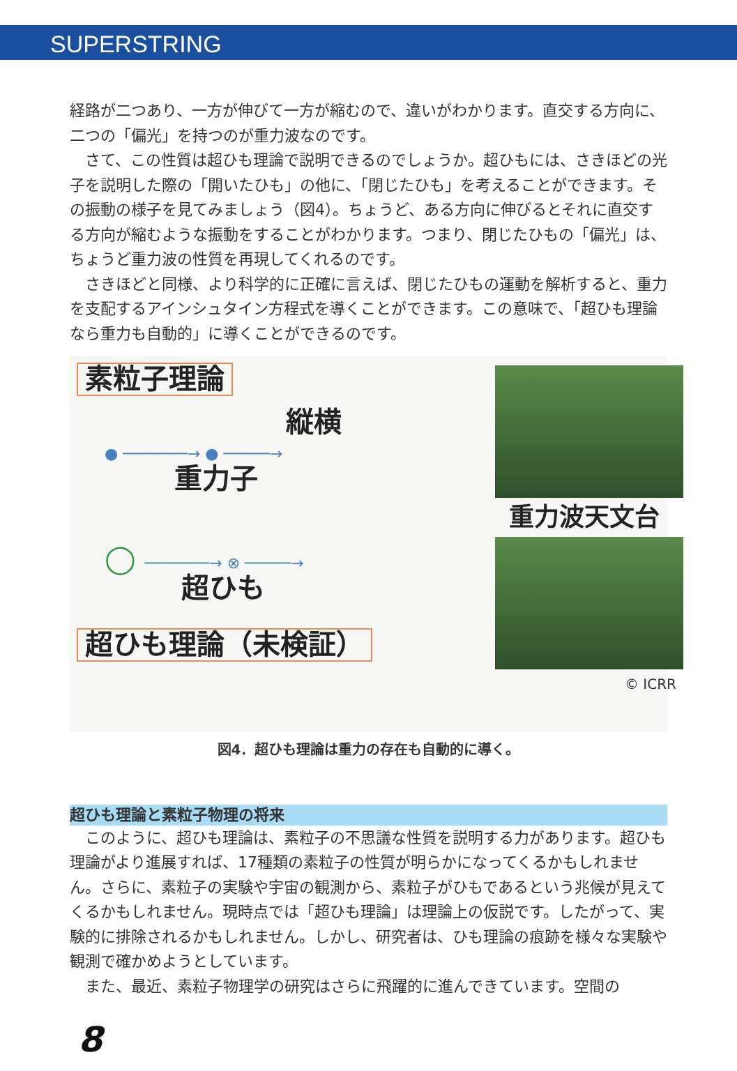SUPERSTRING
経路が二つあり、一方が伸びて一方が縮むので、違いがわかります。直交する方向に、二つの「偏光」を持つのが重力波なのです。
　さて、この性質は超ひも理論で説明できるのでしょうか。超ひもには、さきほどの光子を説明した際の「開いたひも」の他に、「閉じたひも」を考えることができます。その振動の様子を見てみましょう（図4）。ちょうど、ある方向に伸びるとそれに直交する方向が縮むような振動をすることがわかります。つまり、閉じたひもの「偏光」は、ちょうど重力波の性質を再現してくれるのです。
　さきほどと同様、より科学的に正確に言えば、閉じたひもの運動を解析すると、重力を支配するアインシュタイン方程式を導くことができます。この意味で、「超ひも理論なら重力も自動的」に導くことができるのです。
素粒子理論
縦横
● ───────→ ● ─────→
重力子
◯ ───────→ ⊗ ─────→
超ひも
超ひも理論（未検証）
重力波天文台
© ICRR
図4．超ひも理論は重力の存在も自動的に導く。
超ひも理論と素粒子物理の将来
　このように、超ひも理論は、素粒子の不思議な性質を説明する力があります。超ひも理論がより進展すれば、17種類の素粒子の性質が明らかになってくるかもしれません。さらに、素粒子の実験や宇宙の観測から、素粒子がひもであるという兆候が見えてくるかもしれません。現時点では「超ひも理論」は理論上の仮説です。したがって、実験的に排除されるかもしれません。しかし、研究者は、ひも理論の痕跡を様々な実験や観測で確かめようとしています。
　また、最近、素粒子物理学の研究はさらに飛躍的に進んできています。空間の
8